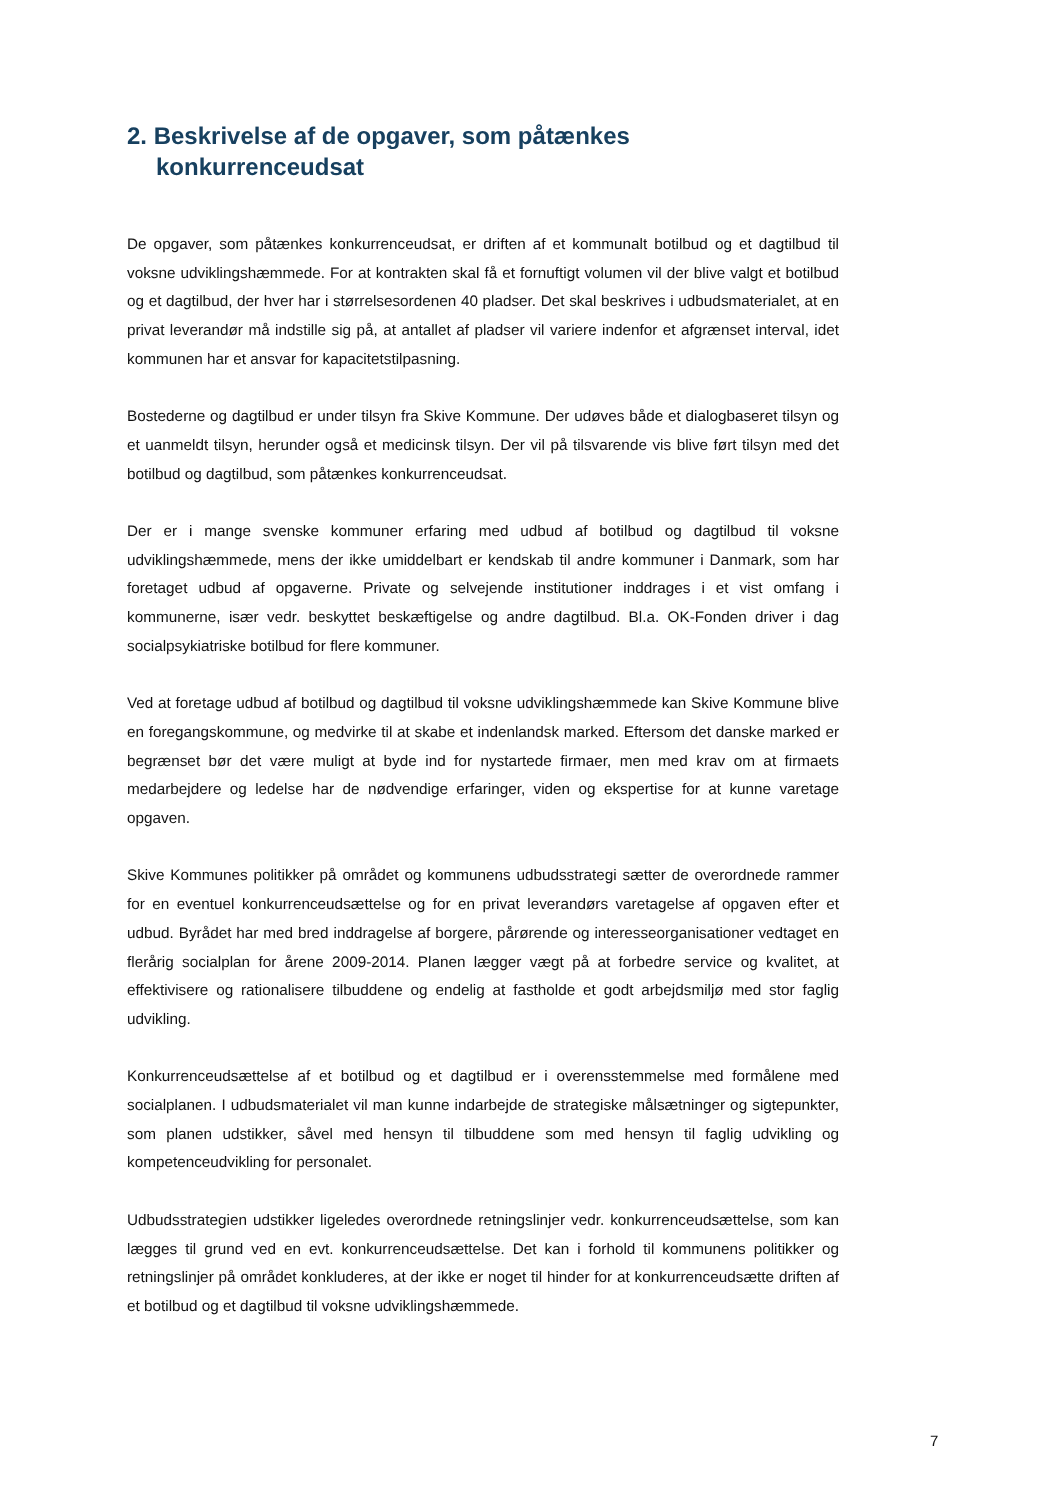2. Beskrivelse af de opgaver, som påtænkes
konkurrenceudsat
De opgaver, som påtænkes konkurrenceudsat, er driften af et kommunalt botilbud og et dagtilbud til voksne udviklingshæmmede. For at kontrakten skal få et fornuftigt volumen vil der blive valgt et botilbud og et dagtilbud, der hver har i størrelsesordenen 40 pladser. Det skal beskrives i udbudsmaterialet, at en privat leverandør må indstille sig på, at antallet af pladser vil variere indenfor et afgrænset interval, idet kommunen har et ansvar for kapacitetstilpasning.
Bostederne og dagtilbud er under tilsyn fra Skive Kommune. Der udøves både et dialogbaseret tilsyn og et uanmeldt tilsyn, herunder også et medicinsk tilsyn. Der vil på tilsvarende vis blive ført tilsyn med det botilbud og dagtilbud, som påtænkes konkurrenceudsat.
Der er i mange svenske kommuner erfaring med udbud af botilbud og dagtilbud til voksne udviklingshæmmede, mens der ikke umiddelbart er kendskab til andre kommuner i Danmark, som har foretaget udbud af opgaverne. Private og selvejende institutioner inddrages i et vist omfang i kommunerne, især vedr. beskyttet beskæftigelse og andre dagtilbud. Bl.a. OK-Fonden driver i dag socialpsykiatriske botilbud for flere kommuner.
Ved at foretage udbud af botilbud og dagtilbud til voksne udviklingshæmmede kan Skive Kommune blive en foregangskommune, og medvirke til at skabe et indenlandsk marked. Eftersom det danske marked er begrænset bør det være muligt at byde ind for nystartede firmaer, men med krav om at firmaets medarbejdere og ledelse har de nødvendige erfaringer, viden og ekspertise for at kunne varetage opgaven.
Skive Kommunes politikker på området og kommunens udbudsstrategi sætter de overordnede rammer for en eventuel konkurrenceudsættelse og for en privat leverandørs varetagelse af opgaven efter et udbud. Byrådet har med bred inddragelse af borgere, pårørende og interesseorganisationer vedtaget en flerårig socialplan for årene 2009-2014. Planen lægger vægt på at forbedre service og kvalitet, at effektivisere og rationalisere tilbuddene og endelig at fastholde et godt arbejdsmiljø med stor faglig udvikling.
Konkurrenceudsættelse af et botilbud og et dagtilbud er i overensstemmelse med formålene med socialplanen. I udbudsmaterialet vil man kunne indarbejde de strategiske målsætninger og sigtepunkter, som planen udstikker, såvel med hensyn til tilbuddene som med hensyn til faglig udvikling og kompetenceudvikling for personalet.
Udbudsstrategien udstikker ligeledes overordnede retningslinjer vedr. konkurrenceudsættelse, som kan lægges til grund ved en evt. konkurrenceudsættelse. Det kan i forhold til kommunens politikker og retningslinjer på området konkluderes, at der ikke er noget til hinder for at konkurrenceudsætte driften af et botilbud og et dagtilbud til voksne udviklingshæmmede.
7